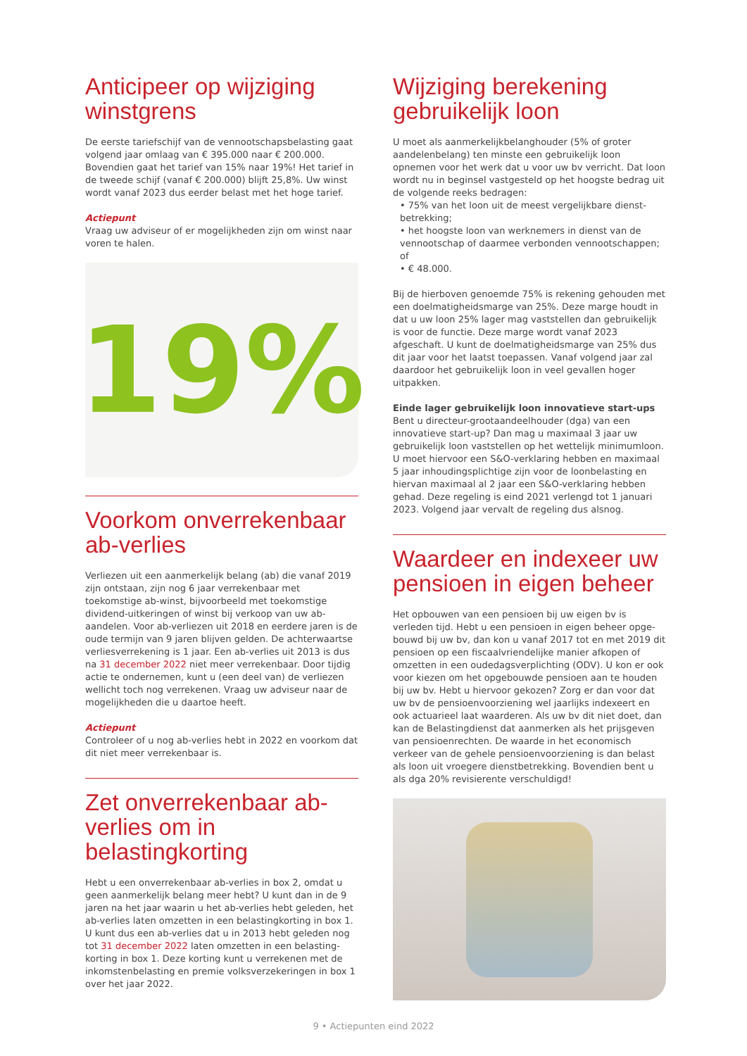Anticipeer op wijziging winstgrens
De eerste tariefschijf van de vennootschapsbelasting gaat volgend jaar omlaag van € 395.000 naar € 200.000. Bovendien gaat het tarief van 15% naar 19%! Het tarief in de tweede schijf (vanaf € 200.000) blijft 25,8%. Uw winst wordt vanaf 2023 dus eerder belast met het hoge tarief.
Actiepunt
Vraag uw adviseur of er mogelijkheden zijn om winst naar voren te halen.
19%
Voorkom onverrekenbaar ab-verlies
Verliezen uit een aanmerkelijk belang (ab) die vanaf 2019 zijn ontstaan, zijn nog 6 jaar verrekenbaar met toekomstige ab-winst, bijvoorbeeld met toekomstige dividend-uitkeringen of winst bij verkoop van uw ab-aandelen. Voor ab-verliezen uit 2018 en eerdere jaren is de oude termijn van 9 jaren blijven gelden. De achterwaartse verliesverrekening is 1 jaar. Een ab-verlies uit 2013 is dus na 31 december 2022 niet meer verrekenbaar. Door tijdig actie te ondernemen, kunt u (een deel van) de verliezen wellicht toch nog verrekenen. Vraag uw adviseur naar de mogelijkheden die u daartoe heeft.
Actiepunt
Controleer of u nog ab-verlies hebt in 2022 en voorkom dat dit niet meer verrekenbaar is.
Zet onverrekenbaar ab-verlies om in belastingkorting
Hebt u een onverrekenbaar ab-verlies in box 2, omdat u geen aanmerkelijk belang meer hebt? U kunt dan in de 9 jaren na het jaar waarin u het ab-verlies hebt geleden, het ab-verlies laten omzetten in een belastingkorting in box 1. U kunt dus een ab-verlies dat u in 2013 hebt geleden nog tot 31 december 2022 laten omzetten in een belasting-korting in box 1. Deze korting kunt u verrekenen met de inkomstenbelasting en premie volksverzekeringen in box 1 over het jaar 2022.
Wijziging berekening gebruikelijk loon
U moet als aanmerkelijkbelanghouder (5% of groter aandelenbelang) ten minste een gebruikelijk loon opnemen voor het werk dat u voor uw bv verricht. Dat loon wordt nu in beginsel vastgesteld op het hoogste bedrag uit de volgende reeks bedragen:
• 75% van het loon uit de meest vergelijkbare dienst-betrekking;
• het hoogste loon van werknemers in dienst van de vennootschap of daarmee verbonden vennootschappen; of
• € 48.000.
Bij de hierboven genoemde 75% is rekening gehouden met een doelmatigheidsmarge van 25%. Deze marge houdt in dat u uw loon 25% lager mag vaststellen dan gebruikelijk is voor de functie. Deze marge wordt vanaf 2023 afgeschaft. U kunt de doelmatigheidsmarge van 25% dus dit jaar voor het laatst toepassen. Vanaf volgend jaar zal daardoor het gebruikelijk loon in veel gevallen hoger uitpakken.
Einde lager gebruikelijk loon innovatieve start-ups
Bent u directeur-grootaandeelhouder (dga) van een innovatieve start-up? Dan mag u maximaal 3 jaar uw gebruikelijk loon vaststellen op het wettelijk minimumloon. U moet hiervoor een S&O-verklaring hebben en maximaal 5 jaar inhoudingsplichtige zijn voor de loonbelasting en hiervan maximaal al 2 jaar een S&O-verklaring hebben gehad. Deze regeling is eind 2021 verlengd tot 1 januari 2023. Volgend jaar vervalt de regeling dus alsnog.
Waardeer en indexeer uw pensioen in eigen beheer
Het opbouwen van een pensioen bij uw eigen bv is verleden tijd. Hebt u een pensioen in eigen beheer opge-bouwd bij uw bv, dan kon u vanaf 2017 tot en met 2019 dit pensioen op een fiscaalvriendelijke manier afkopen of omzetten in een oudedagsverplichting (ODV). U kon er ook voor kiezen om het opgebouwde pensioen aan te houden bij uw bv. Hebt u hiervoor gekozen? Zorg er dan voor dat uw bv de pensioenvoorziening wel jaarlijks indexeert en ook actuarieel laat waarderen. Als uw bv dit niet doet, dan kan de Belastingdienst dat aanmerken als het prijsgeven van pensioenrechten. De waarde in het economisch verkeer van de gehele pensioenvoorziening is dan belast als loon uit vroegere dienstbetrekking. Bovendien bent u als dga 20% revisierente verschuldigd!
9 • Actiepunten eind 2022